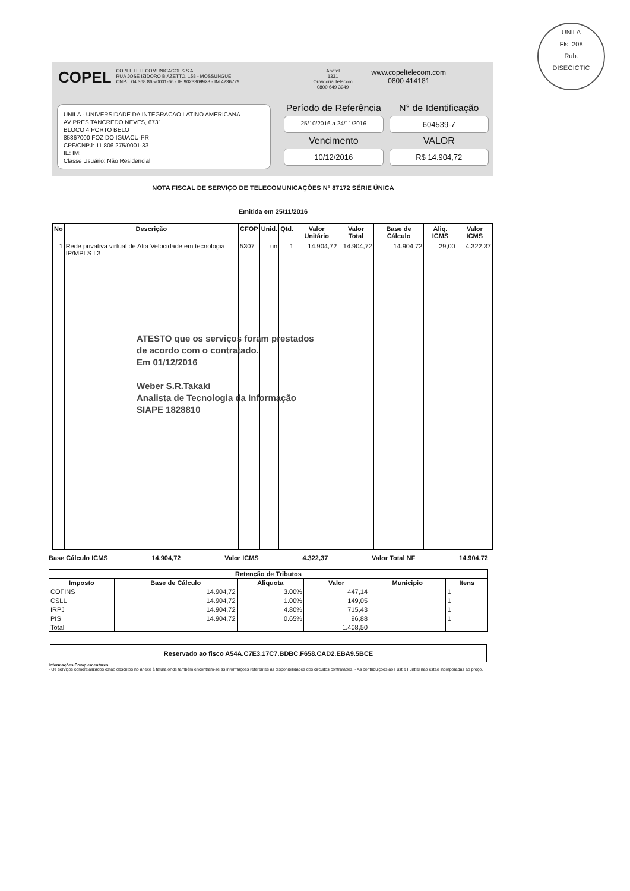UNILA
Fls. 208
Rub.
DISEGICTIC
COPEL
COPEL TELECOMUNICACOES S A
RUA JOSE IZIDORO BIAZETTO, 158 - MOSSUNGUE
CNPJ: 04.368.865/0001-66 - IE 9023309928 - IM 4236729
Anatel
1331
Ouvidoria Telecom
0800 649 3949
www.copeltelecom.com
0800 414181
UNILA - UNIVERSIDADE DA INTEGRACAO LATINO AMERICANA
AV PRES TANCREDO NEVES, 6731
BLOCO 4 PORTO BELO
85867000 FOZ DO IGUACU-PR
CPF/CNPJ: 11.806.275/0001-33
IE: IM:
Classe Usuário: Não Residencial
Período de Referência
N° de Identificação
25/10/2016 a 24/11/2016
604539-7
Vencimento
VALOR
10/12/2016
R$ 14.904,72
NOTA FISCAL DE SERVIÇO DE TELECOMUNICAÇÕES N° 87172 SÉRIE ÚNICA
Emitida em 25/11/2016
| No | Descrição | CFOP | Unid. | Qtd. | Valor Unitário | Valor Total | Base de Cálculo | Aliq. ICMS | Valor ICMS |
| --- | --- | --- | --- | --- | --- | --- | --- | --- | --- |
| 1 | Rede privativa virtual de Alta Velocidade em tecnologia IP/MPLS L3 | 5307 | un | 1 | 14.904,72 | 14.904,72 | 14.904,72 | 29,00 | 4.322,37 |
ATESTO que os serviços foram prestados
de acordo com o contratado.
Em 01/12/2016
Weber S.R.Takaki
Analista de Tecnologia da Informação
SIAPE 1828810
Base Cálculo ICMS 14.904,72 Valor ICMS 4.322,37 Valor Total NF 14.904,72
| Retenção de Tributos | | | | | |
| --- | --- | --- | --- | --- | --- |
| Imposto | Base de Cálculo | Aliquota | Valor | Municipio | Itens |
| COFINS | 14.904,72 | 3.00% | 447,14 | | 1 |
| CSLL | 14.904,72 | 1.00% | 149,05 | | 1 |
| IRPJ | 14.904,72 | 4.80% | 715,43 | | 1 |
| PIS | 14.904,72 | 0.65% | 96,88 | | 1 |
| Total | | | 1.408,50 | | |
Reservado ao fisco A54A.C7E3.17C7.BDBC.F658.CAD2.EBA9.5BCE
Informações Complementares
- Os serviços comercializados estão descritos no anexo à fatura onde também encontram-se as informações referentes as disponibilidades dos circuitos contratados. - As contribuições ao Fust e Funttel não estão incorporadas ao preço.